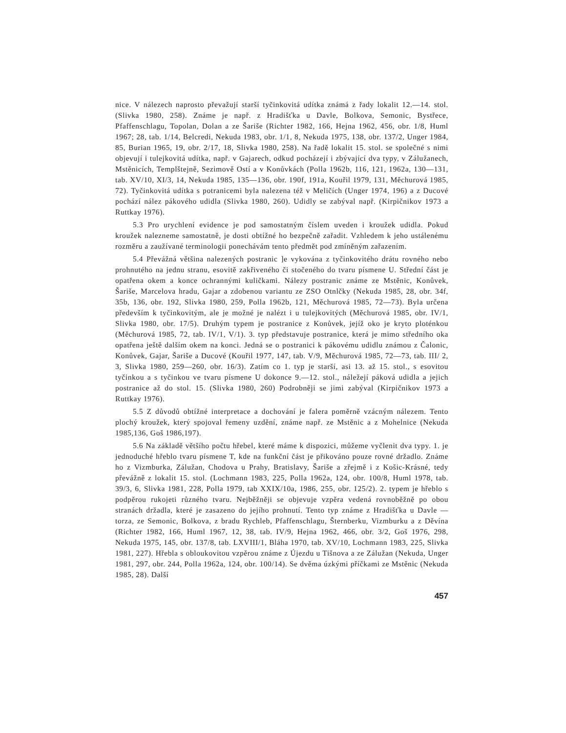nice. V nálezech naprosto převažují starší tyčinkovitá udítka známá z řady lokalit 12.—14. stol. (Slivka 1980, 258). Známe je např. z Hradišťka u Davle, Bolkova, Semonic, Bystřece, Pfaffenschlagu, Topolan, Dolan a ze Šariše (Richter 1982, 166, Hejna 1962, 456, obr. 1/8, Huml 1967; 28, tab. 1/14, Belcredi, Nekuda 1983, obr. 1/1, 8, Nekuda 1975, 138, obr. 137/2, Unger 1984, 85, Burian 1965, 19, obr. 2/17, 18, Slivka 1980, 258). Na řadě lokalit 15. stol. se společné s nimi objevují i tulejkovitá udítka, např. v Gajarech, odkud pocházejí i zbývající dva typy, v Zálužanech, Mstěnicích, Templštejně, Sezimově Ostí a v Konůvkách (Polla 1962b, 116, 121, 1962a, 130—131, tab. XV/10, XI/3, 14, Nekuda 1985, 135—136, obr. 190f, 191a, Kouřil 1979, 131, Měchurová 1985, 72). Tyčinkovitá udítka s potranicemi byla nalezena též v Meličích (Unger 1974, 196) a z Ducové pochází nález pákového udidla (Slivka 1980, 260). Udidly se zabýval např. (Kirpičnikov 1973 a Ruttkay 1976).
5.3 Pro urychlení evidence je pod samostatným číslem uveden i kroužek udidla. Pokud kroužek nalezneme samostatně, je dosti obtížné ho bezpečně zařadit. Vzhledem k jeho ustálenému rozměru a zaužívané terminologii ponechávám tento předmět pod zmíněným zařazením.
5.4 Převážná většina nalezených postranic ]e vykována z tyčinkovitého drátu rovného nebo prohnutého na jednu stranu, esovitě zakřiveného či stočeného do tvaru písmene U. Střední část je opatřena okem a konce ochrannými kuličkami. Nálezy postranic známe ze Mstěnic, Konůvek, Šariše, Marcelova hradu, Gajar a zdobenou variantu ze ZSO Otnlčky (Nekuda 1985, 28, obr. 34f, 35b, 136, obr. 192, Slivka 1980, 259, Polla 1962b, 121, Měchurová 1985, 72—73). Byla určena především k tyčinkovitým, ale je možné je nalézt i u tulejkovitých (Měchurová 1985, obr. IV/1, Slivka 1980, obr. 17/5). Druhým typem je postranice z Konůvek, jejíž oko je kryto ploténkou (Měchurová 1985, 72, tab. IV/1, V/1). 3. typ představuje postranice, která je mimo středního oka opatřena ještě dalším okem na konci. Jedná se o postranici k pákovému udidlu známou z Čalonic, Konůvek, Gajar, Šariše a Ducové (Kouřil 1977, 147, tab. V/9, Měchurová 1985, 72—73, tab. III/ 2, 3, Slivka 1980, 259—260, obr. 16/3). Zatím co 1. typ je starší, asi 13. až 15. stol., s esovitou tyčinkou a s tyčinkou ve tvaru písmene U dokonce 9.—12. stol., náležejí páková udidla a jejich postranice až do stol. 15. (Slivka 1980, 260) Podrobněji se jimi zabýval (Kirpičnikov 1973 a Ruttkay 1976).
5.5 Z důvodů obtížné interpretace a dochování je falera poměrně vzácným nálezem. Tento plochý kroužek, který spojoval řemeny uzdění, známe např. ze Mstěnic a z Mohelnice (Nekuda 1985,136, Goš 1986,197).
5.6 Na základě většího počtu hřebel, které máme k dispozici, můžeme vyčlenit dva typy. 1. je jednoduché hřeblo tvaru písmene T, kde na funkční část je přikováno pouze rovné držadlo. Známe ho z Vizmburka, Zálužan, Chodova u Prahy, Bratislavy, Šariše a zřejmě i z Košic-Krásné, tedy převážně z lokalit 15. stol. (Lochmann 1983, 225, Polla 1962a, 124, obr. 100/8, Huml 1978, tab. 39/3, 6, Slivka 1981, 228, Polla 1979, tab XXIX/10a, 1986, 255, obr. 125/2). 2. typem je hřeblo s podpěrou rukojeti různého tvaru. Nejběžněji se objevuje vzpěra vedená rovnoběžně po obou stranách držadla, které je zasazeno do jejího prohnutí. Tento typ známe z Hradišťka u Davle — torza, ze Semonic, Bolkova, z bradu Rychleb, Pfaffenschlagu, Šternberku, Vizmburku a z Děvína (Richter 1982, 166, Huml 1967, 12, 38, tab. IV/9, Hejna 1962, 466, obr. 3/2, Goš 1976, 298, Nekuda 1975, 145, obr. 137/8, tab. LXVIII/1, Bláha 1970, tab. XV/10, Lochmann 1983, 225, Slivka 1981, 227). Hřebla s obloukovitou vzpěrou známe z Újezdu u Tišnova a ze Zálužan (Nekuda, Unger 1981, 297, obr. 244, Polla 1962a, 124, obr. 100/14). Se dvěma úzkými příčkami ze Mstěnic (Nekuda 1985, 28). Další
457